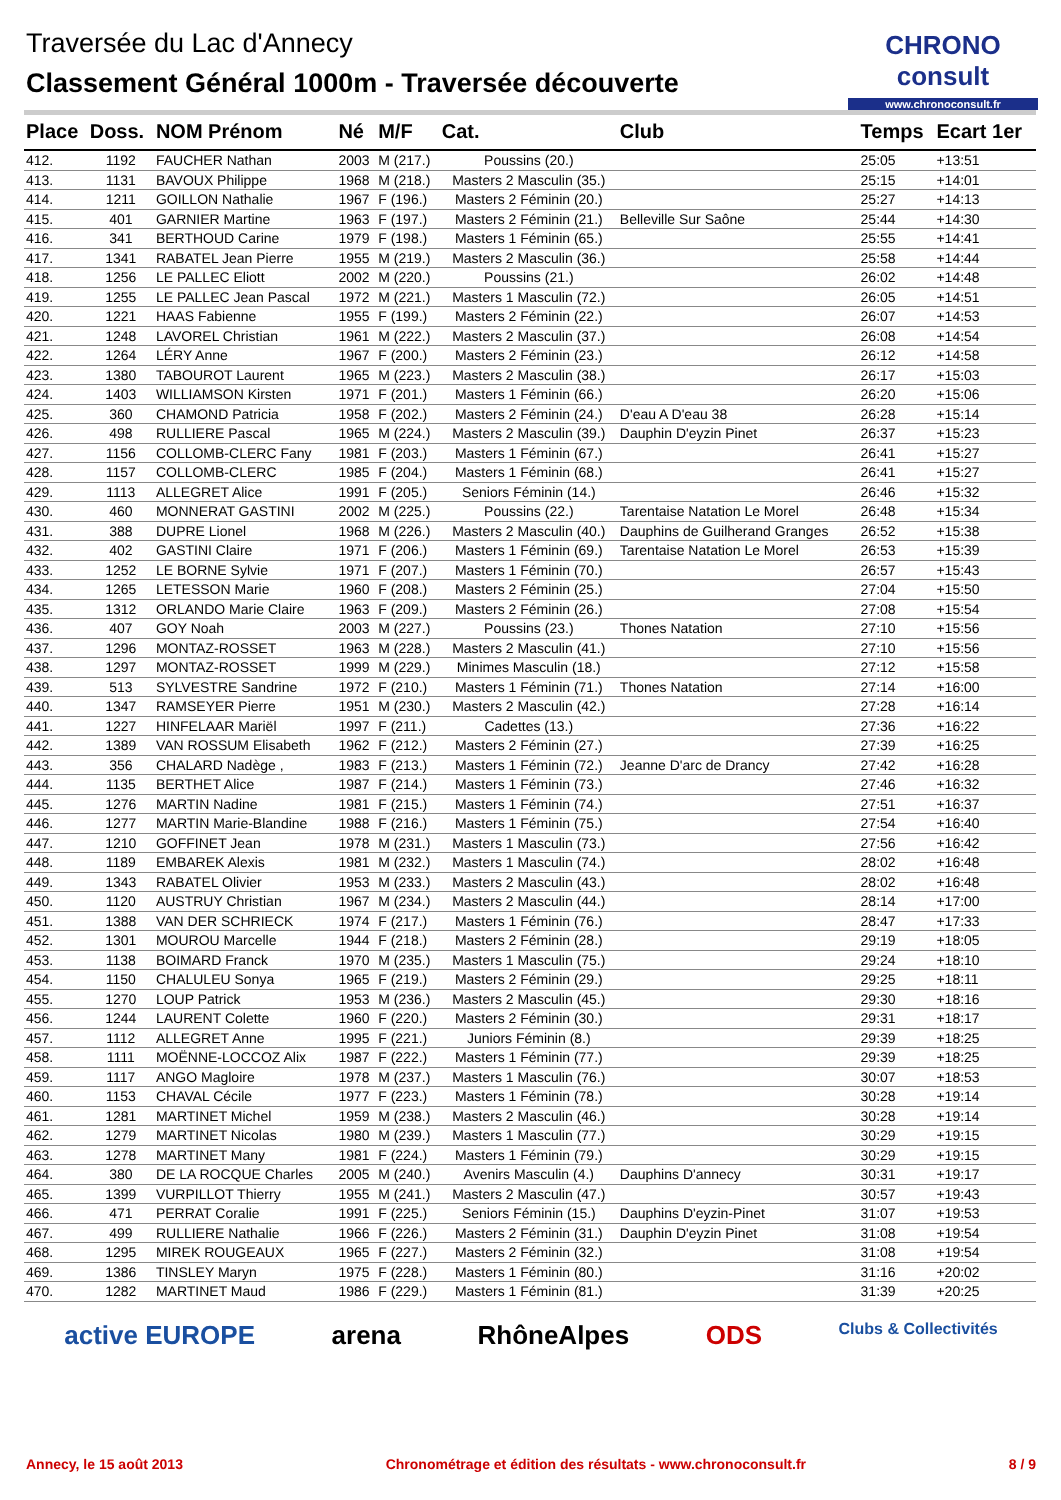Traversée du Lac d'Annecy
Classement Général 1000m - Traversée découverte
CHRONO consult
www.chronoconsult.fr
| Place | Doss. | NOM Prénom | Né | M/F | Cat. | Club | Temps | Ecart 1er |
| --- | --- | --- | --- | --- | --- | --- | --- | --- |
| 412. | 1192 | FAUCHER Nathan | 2003 | M (217.) | Poussins (20.) | | 25:05 | +13:51 |
| 413. | 1131 | BAVOUX Philippe | 1968 | M (218.) | Masters 2 Masculin (35.) | | 25:15 | +14:01 |
| 414. | 1211 | GOILLON Nathalie | 1967 | F (196.) | Masters 2 Féminin (20.) | | 25:27 | +14:13 |
| 415. | 401 | GARNIER Martine | 1963 | F (197.) | Masters 2 Féminin (21.) | Belleville Sur Saône | 25:44 | +14:30 |
| 416. | 341 | BERTHOUD Carine | 1979 | F (198.) | Masters 1 Féminin (65.) | | 25:55 | +14:41 |
| 417. | 1341 | RABATEL Jean Pierre | 1955 | M (219.) | Masters 2 Masculin (36.) | | 25:58 | +14:44 |
| 418. | 1256 | LE PALLEC Eliott | 2002 | M (220.) | Poussins (21.) | | 26:02 | +14:48 |
| 419. | 1255 | LE PALLEC Jean Pascal | 1972 | M (221.) | Masters 1 Masculin (72.) | | 26:05 | +14:51 |
| 420. | 1221 | HAAS Fabienne | 1955 | F (199.) | Masters 2 Féminin (22.) | | 26:07 | +14:53 |
| 421. | 1248 | LAVOREL Christian | 1961 | M (222.) | Masters 2 Masculin (37.) | | 26:08 | +14:54 |
| 422. | 1264 | LÉRY Anne | 1967 | F (200.) | Masters 2 Féminin (23.) | | 26:12 | +14:58 |
| 423. | 1380 | TABOUROT Laurent | 1965 | M (223.) | Masters 2 Masculin (38.) | | 26:17 | +15:03 |
| 424. | 1403 | WILLIAMSON Kirsten | 1971 | F (201.) | Masters 1 Féminin (66.) | | 26:20 | +15:06 |
| 425. | 360 | CHAMOND Patricia | 1958 | F (202.) | Masters 2 Féminin (24.) | D'eau A D'eau 38 | 26:28 | +15:14 |
| 426. | 498 | RULLIERE Pascal | 1965 | M (224.) | Masters 2 Masculin (39.) | Dauphin D'eyzin Pinet | 26:37 | +15:23 |
| 427. | 1156 | COLLOMB-CLERC Fany | 1981 | F (203.) | Masters 1 Féminin (67.) | | 26:41 | +15:27 |
| 428. | 1157 | COLLOMB-CLERC | 1985 | F (204.) | Masters 1 Féminin (68.) | | 26:41 | +15:27 |
| 429. | 1113 | ALLEGRET Alice | 1991 | F (205.) | Seniors Féminin (14.) | | 26:46 | +15:32 |
| 430. | 460 | MONNERAT GASTINI | 2002 | M (225.) | Poussins (22.) | Tarentaise Natation Le Morel | 26:48 | +15:34 |
| 431. | 388 | DUPRE Lionel | 1968 | M (226.) | Masters 2 Masculin (40.) | Dauphins de Guilherand Granges | 26:52 | +15:38 |
| 432. | 402 | GASTINI Claire | 1971 | F (206.) | Masters 1 Féminin (69.) | Tarentaise Natation Le Morel | 26:53 | +15:39 |
| 433. | 1252 | LE BORNE Sylvie | 1971 | F (207.) | Masters 1 Féminin (70.) | | 26:57 | +15:43 |
| 434. | 1265 | LETESSON Marie | 1960 | F (208.) | Masters 2 Féminin (25.) | | 27:04 | +15:50 |
| 435. | 1312 | ORLANDO Marie Claire | 1963 | F (209.) | Masters 2 Féminin (26.) | | 27:08 | +15:54 |
| 436. | 407 | GOY Noah | 2003 | M (227.) | Poussins (23.) | Thones Natation | 27:10 | +15:56 |
| 437. | 1296 | MONTAZ-ROSSET | 1963 | M (228.) | Masters 2 Masculin (41.) | | 27:10 | +15:56 |
| 438. | 1297 | MONTAZ-ROSSET | 1999 | M (229.) | Minimes Masculin (18.) | | 27:12 | +15:58 |
| 439. | 513 | SYLVESTRE Sandrine | 1972 | F (210.) | Masters 1 Féminin (71.) | Thones Natation | 27:14 | +16:00 |
| 440. | 1347 | RAMSEYER Pierre | 1951 | M (230.) | Masters 2 Masculin (42.) | | 27:28 | +16:14 |
| 441. | 1227 | HINFELAAR Mariël | 1997 | F (211.) | Cadettes (13.) | | 27:36 | +16:22 |
| 442. | 1389 | VAN ROSSUM Elisabeth | 1962 | F (212.) | Masters 2 Féminin (27.) | | 27:39 | +16:25 |
| 443. | 356 | CHALARD Nadège , | 1983 | F (213.) | Masters 1 Féminin (72.) | Jeanne D'arc de Drancy | 27:42 | +16:28 |
| 444. | 1135 | BERTHET Alice | 1987 | F (214.) | Masters 1 Féminin (73.) | | 27:46 | +16:32 |
| 445. | 1276 | MARTIN Nadine | 1981 | F (215.) | Masters 1 Féminin (74.) | | 27:51 | +16:37 |
| 446. | 1277 | MARTIN Marie-Blandine | 1988 | F (216.) | Masters 1 Féminin (75.) | | 27:54 | +16:40 |
| 447. | 1210 | GOFFINET Jean | 1978 | M (231.) | Masters 1 Masculin (73.) | | 27:56 | +16:42 |
| 448. | 1189 | EMBAREK Alexis | 1981 | M (232.) | Masters 1 Masculin (74.) | | 28:02 | +16:48 |
| 449. | 1343 | RABATEL Olivier | 1953 | M (233.) | Masters 2 Masculin (43.) | | 28:02 | +16:48 |
| 450. | 1120 | AUSTRUY Christian | 1967 | M (234.) | Masters 2 Masculin (44.) | | 28:14 | +17:00 |
| 451. | 1388 | VAN DER SCHRIECK | 1974 | F (217.) | Masters 1 Féminin (76.) | | 28:47 | +17:33 |
| 452. | 1301 | MOUROU Marcelle | 1944 | F (218.) | Masters 2 Féminin (28.) | | 29:19 | +18:05 |
| 453. | 1138 | BOIMARD Franck | 1970 | M (235.) | Masters 1 Masculin (75.) | | 29:24 | +18:10 |
| 454. | 1150 | CHALULEU Sonya | 1965 | F (219.) | Masters 2 Féminin (29.) | | 29:25 | +18:11 |
| 455. | 1270 | LOUP Patrick | 1953 | M (236.) | Masters 2 Masculin (45.) | | 29:30 | +18:16 |
| 456. | 1244 | LAURENT Colette | 1960 | F (220.) | Masters 2 Féminin (30.) | | 29:31 | +18:17 |
| 457. | 1112 | ALLEGRET Anne | 1995 | F (221.) | Juniors Féminin (8.) | | 29:39 | +18:25 |
| 458. | 1111 | MOËNNE-LOCCOZ Alix | 1987 | F (222.) | Masters 1 Féminin (77.) | | 29:39 | +18:25 |
| 459. | 1117 | ANGO Magloire | 1978 | M (237.) | Masters 1 Masculin (76.) | | 30:07 | +18:53 |
| 460. | 1153 | CHAVAL Cécile | 1977 | F (223.) | Masters 1 Féminin (78.) | | 30:28 | +19:14 |
| 461. | 1281 | MARTINET Michel | 1959 | M (238.) | Masters 2 Masculin (46.) | | 30:28 | +19:14 |
| 462. | 1279 | MARTINET Nicolas | 1980 | M (239.) | Masters 1 Masculin (77.) | | 30:29 | +19:15 |
| 463. | 1278 | MARTINET Many | 1981 | F (224.) | Masters 1 Féminin (79.) | | 30:29 | +19:15 |
| 464. | 380 | DE LA ROCQUE Charles | 2005 | M (240.) | Avenirs Masculin (4.) | Dauphins D'annecy | 30:31 | +19:17 |
| 465. | 1399 | VURPILLOT Thierry | 1955 | M (241.) | Masters 2 Masculin (47.) | | 30:57 | +19:43 |
| 466. | 471 | PERRAT Coralie | 1991 | F (225.) | Seniors Féminin (15.) | Dauphins D'eyzin-Pinet | 31:07 | +19:53 |
| 467. | 499 | RULLIERE Nathalie | 1966 | F (226.) | Masters 2 Féminin (31.) | Dauphin D'eyzin Pinet | 31:08 | +19:54 |
| 468. | 1295 | MIREK ROUGEAUX | 1965 | F (227.) | Masters 2 Féminin (32.) | | 31:08 | +19:54 |
| 469. | 1386 | TINSLEY Maryn | 1975 | F (228.) | Masters 1 Féminin (80.) | | 31:16 | +20:02 |
| 470. | 1282 | MARTINET Maud | 1986 | F (229.) | Masters 1 Féminin (81.) | | 31:39 | +20:25 |
active EUROPE arena RhôneAlpes ODS Clubs & Collectivités
Annecy, le 15 août 2013 Chronométrage et édition des résultats - www.chronoconsult.fr 8 / 9